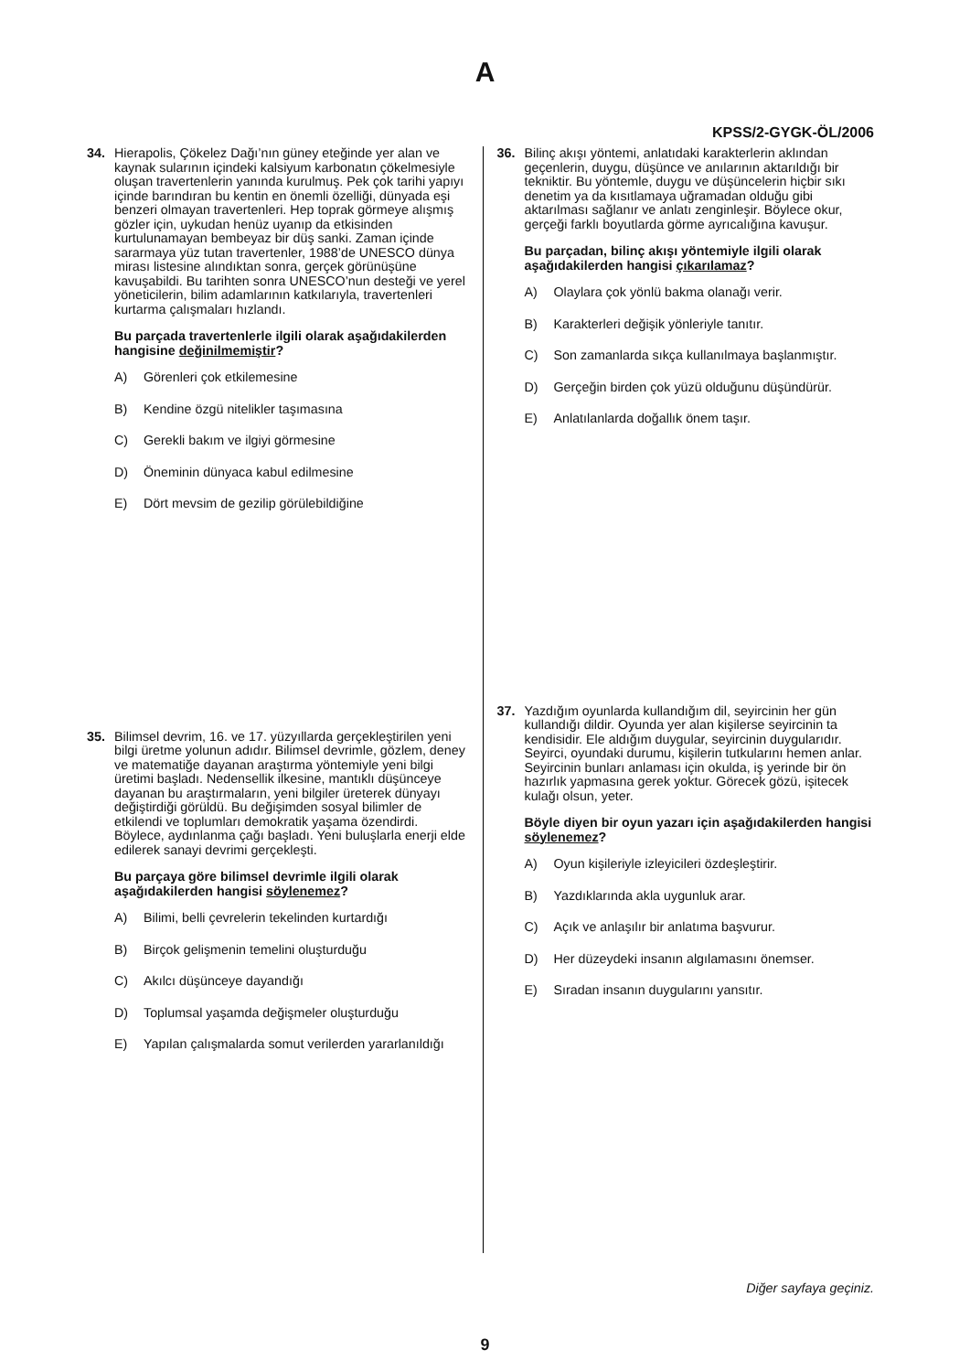A
KPSS/2-GYGK-ÖL/2006
34. Hierapolis, Çökelez Dağı’nın güney eteğinde yer alan ve kaynak sularının içindeki kalsiyum karbonatın çökelmesiyle oluşan travertenlerin yanında kurulmuş. Pek çok tarihi yapıyı içinde barındıran bu kentin en önemli özelliği, dünyada eşi benzeri olmayan travertenleri. Hep toprak görmeye alışmış gözler için, uykudan henüz uyanıp da etkisinden kurtulunamayan bembeyaz bir düş sanki. Zaman içinde sararmaya yüz tutan travertenler, 1988’de UNESCO dünya mirası listesine alındıktan sonra, gerçek görünüşüne kavuşabildi. Bu tarihten sonra UNESCO’nun desteği ve yerel yöneticilerin, bilim adamlarının katkılarıyla, travertenleri kurtarma çalışmaları hızlandı.
Bu parçada travertenlerle ilgili olarak aşağıdakilerden hangisine değinilmemiştir?
A) Görenleri çok etkilemesine
B) Kendine özgü nitelikler taşımasına
C) Gerekli bakım ve ilgiyi görmesine
D) Öneminin dünyaca kabul edilmesine
E) Dört mevsim de gezilip görülebildiğine
35. Bilimsel devrim, 16. ve 17. yüzyıllarda gerçekleştirilen yeni bilgi üretme yolunun adıdır. Bilimsel devrimle, gözlem, deney ve matematiğe dayanan araştırma yöntemiyle yeni bilgi üretimi başladı. Nedensellik ilkesine, mantıklı düşünceye dayanan bu araştırmaların, yeni bilgiler üreterek dünyayı değiştirdiği görüldü. Bu değişimden sosyal bilimler de etkilendi ve toplumları demokratik yaşama özendirdi. Böylece, aydınlanma çağı başladı. Yeni buluşlarla enerji elde edilerek sanayi devrimi gerçekleşti.
Bu parçaya göre bilimsel devrimle ilgili olarak aşağıdakilerden hangisi söylenemez?
A) Bilimi, belli çevrelerin tekelinden kurtardığı
B) Birçok gelişmenin temelini oluşturduğu
C) Akılcı düşünceye dayandığı
D) Toplumsal yaşamda değişmeler oluşturduğu
E) Yapılan çalışmalarda somut verilerden yararlanıldığı
36. Bilinç akışı yöntemi, anlatıdaki karakterlerin aklından geçenlerin, duygu, düşünce ve anılarının aktarıldığı bir tekniktir. Bu yöntemle, duygu ve düşüncelerin hiçbir sıkı denetim ya da kısıtlamaya uğramadan olduğu gibi aktarılması sağlanır ve anlatı zenginleşir. Böylece okur, gerçeği farklı boyutlarda görme ayrıcalığına kavuşur.
Bu parçadan, bilinç akışı yöntemiyle ilgili olarak aşağıdakilerden hangisi çıkarılamaz?
A) Olaylara çok yönlü bakma olanağı verir.
B) Karakterleri değişik yönleriyle tanıtır.
C) Son zamanlarda sıkça kullanılmaya başlanmıştır.
D) Gerçeğin birden çok yüzü olduğunu düşündürür.
E) Anlatılanlarda doğallık önem taşır.
37. Yazdığım oyunlarda kullandığım dil, seyircinin her gün kullandığı dildir. Oyunda yer alan kişilerse seyircinin ta kendisidir. Ele aldığım duygular, seyircinin duygularıdır. Seyirci, oyundaki durumu, kişilerin tutkularını hemen anlar. Seyircinin bunları anlaması için okulda, iş yerinde bir ön hazırlık yapmasına gerek yoktur. Görecek gözü, işitecek kulağı olsun, yeter.
Böyle diyen bir oyun yazarı için aşağıdakilerden hangisi söylenemez?
A) Oyun kişileriyle izleyicileri özdeşleştirir.
B) Yazdıklarında akla uygunluk arar.
C) Açık ve anlaşılır bir anlatıma başvurur.
D) Her düzeydeki insanın algılamasını önemser.
E) Sıradan insanın duygularını yansıtır.
Diğer sayfaya geçiniz.
9